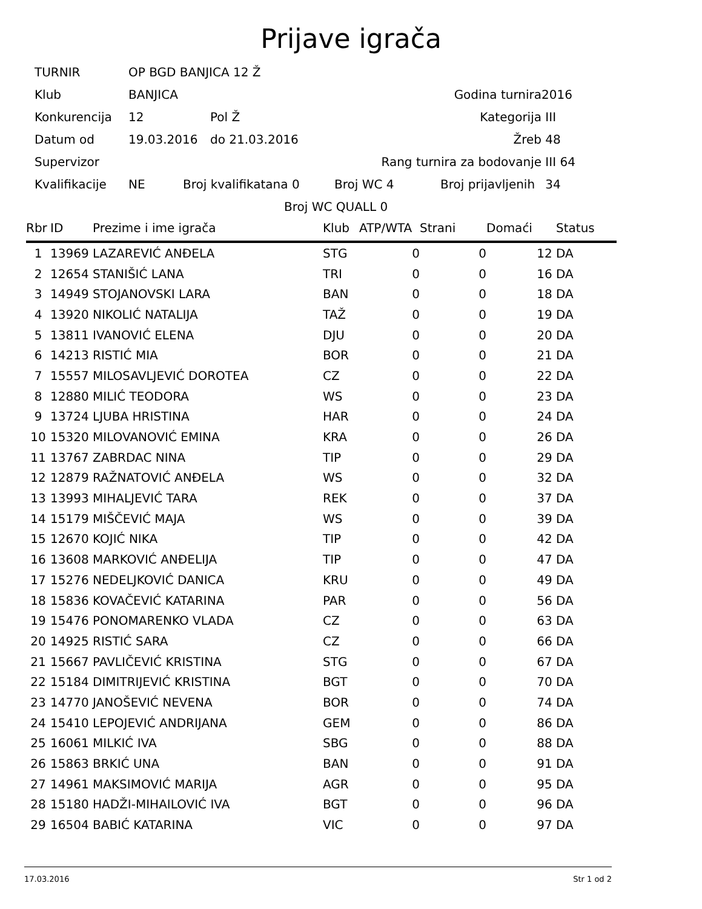Prijave igrača
TURNIR OP BGD BANJICA 12 Ž
Klub BANJICA Godina turnira 2016
Konkurencija 12 Pol Ž Kategorija III
Datum od 19.03.2016 do 21.03.2016 Žreb 48
Supervizor Rang turnira za bodovanje III 64
Kvalifikacije NE Broj kvalifikatana 0 Broj WC 4 Broj prijavljenih 34
Broj WC QUALL 0
| Rbr | ID | Prezime i ime igrača | Klub | ATP/WTA | Strani | Domaći | Status |
| --- | --- | --- | --- | --- | --- | --- | --- |
| 1 | 13969 | LAZAREVIĆ ANĐELA | STG | 0 | 0 | 12 | DA |
| 2 | 12654 | STANIŠIĆ LANA | TRI | 0 | 0 | 16 | DA |
| 3 | 14949 | STOJANOVSKI LARA | BAN | 0 | 0 | 18 | DA |
| 4 | 13920 | NIKOLIĆ NATALIJA | TAŽ | 0 | 0 | 19 | DA |
| 5 | 13811 | IVANOVIĆ ELENA | DJU | 0 | 0 | 20 | DA |
| 6 | 14213 | RISTIĆ MIA | BOR | 0 | 0 | 21 | DA |
| 7 | 15557 | MILOSAVLJEVIĆ DOROTEA | CZ | 0 | 0 | 22 | DA |
| 8 | 12880 | MILIĆ TEODORA | WS | 0 | 0 | 23 | DA |
| 9 | 13724 | LJUBA HRISTINA | HAR | 0 | 0 | 24 | DA |
| 10 | 15320 | MILOVANOVIĆ EMINA | KRA | 0 | 0 | 26 | DA |
| 11 | 13767 | ZABRDAC NINA | TIP | 0 | 0 | 29 | DA |
| 12 | 12879 | RAŽNATOVIĆ ANĐELA | WS | 0 | 0 | 32 | DA |
| 13 | 13993 | MIHALJEVIĆ TARA | REK | 0 | 0 | 37 | DA |
| 14 | 15179 | MIŠČEVIĆ MAJA | WS | 0 | 0 | 39 | DA |
| 15 | 12670 | KOJIĆ NIKA | TIP | 0 | 0 | 42 | DA |
| 16 | 13608 | MARKOVIĆ ANĐELIJA | TIP | 0 | 0 | 47 | DA |
| 17 | 15276 | NEDELJKOVIĆ DANICA | KRU | 0 | 0 | 49 | DA |
| 18 | 15836 | KOVAČEVIĆ KATARINA | PAR | 0 | 0 | 56 | DA |
| 19 | 15476 | PONOMARENKO VLADA | CZ | 0 | 0 | 63 | DA |
| 20 | 14925 | RISTIĆ SARA | CZ | 0 | 0 | 66 | DA |
| 21 | 15667 | PAVLIČEVIĆ KRISTINA | STG | 0 | 0 | 67 | DA |
| 22 | 15184 | DIMITRIJEVIĆ KRISTINA | BGT | 0 | 0 | 70 | DA |
| 23 | 14770 | JANOŠEVIĆ NEVENA | BOR | 0 | 0 | 74 | DA |
| 24 | 15410 | LEPOJEVIĆ ANDRIJANA | GEM | 0 | 0 | 86 | DA |
| 25 | 16061 | MILKIĆ IVA | SBG | 0 | 0 | 88 | DA |
| 26 | 15863 | BRKIĆ UNA | BAN | 0 | 0 | 91 | DA |
| 27 | 14961 | MAKSIMOVIĆ MARIJA | AGR | 0 | 0 | 95 | DA |
| 28 | 15180 | HADŽI-MIHAILOVIĆ IVA | BGT | 0 | 0 | 96 | DA |
| 29 | 16504 | BABIĆ KATARINA | VIC | 0 | 0 | 97 | DA |
17.03.2016 Str 1 od 2